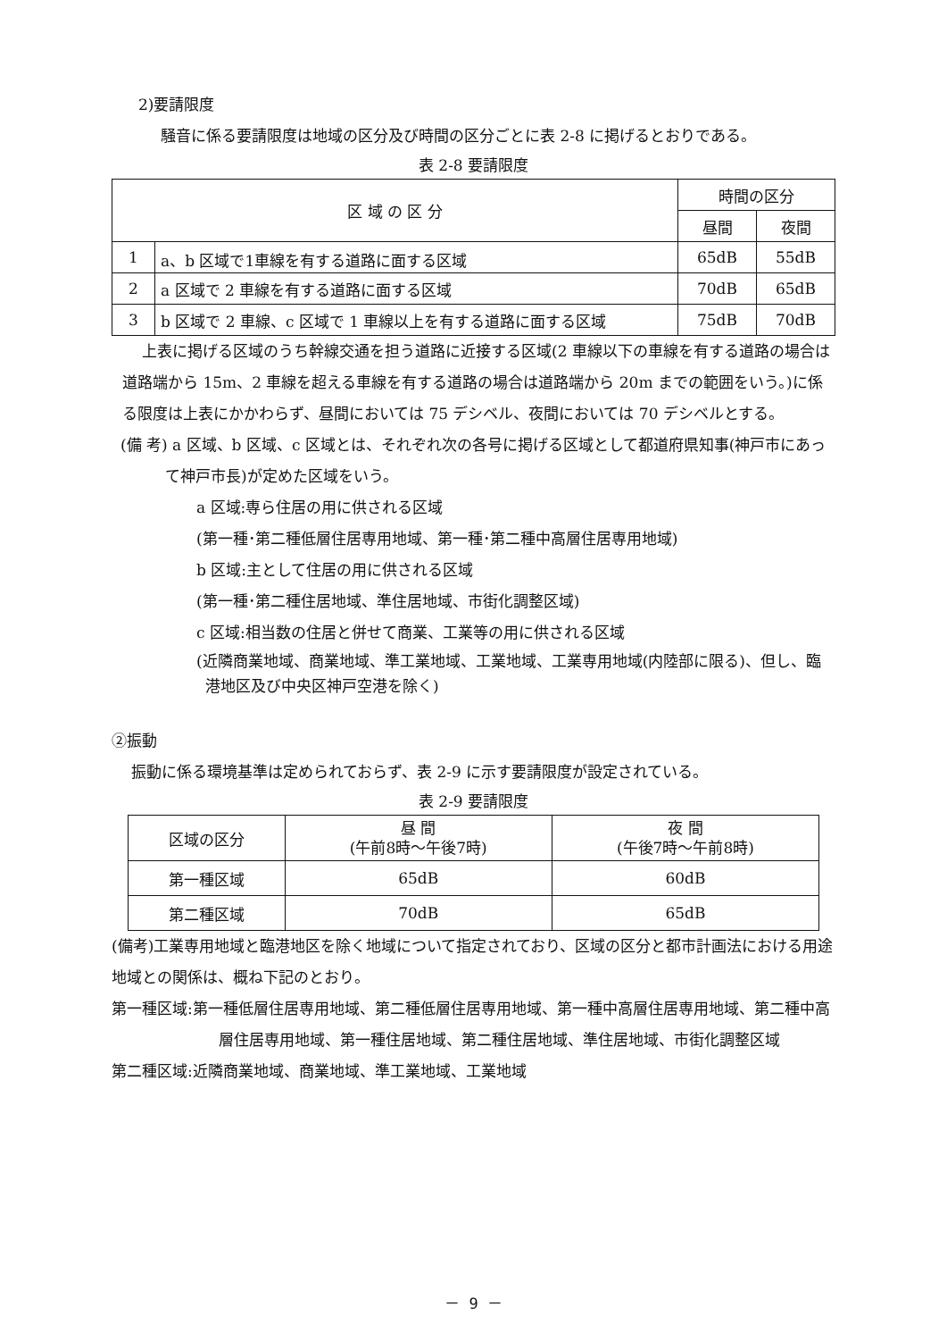2)要請限度
騒音に係る要請限度は地域の区分及び時間の区分ごとに表 2-8 に掲げるとおりである。
表 2-8 要請限度
| 区 域 の 区 分 | | 時間の区分 | |
| --- | --- | --- | --- |
| | | 昼間 | 夜間 |
| 1 | a、b 区域で1車線を有する道路に面する区域 | 65dB | 55dB |
| 2 | a 区域で 2 車線を有する道路に面する区域 | 70dB | 65dB |
| 3 | b 区域で 2 車線、c 区域で 1 車線以上を有する道路に面する区域 | 75dB | 70dB |
上表に掲げる区域のうち幹線交通を担う道路に近接する区域(2 車線以下の車線を有する道路の場合は道路端から 15m、2 車線を超える車線を有する道路の場合は道路端から 20m までの範囲をいう。)に係る限度は上表にかかわらず、昼間においては 75 デシベル、夜間においては 70 デシベルとする。
(備 考) a 区域、b 区域、c 区域とは、それぞれ次の各号に掲げる区域として都道府県知事(神戸市にあって神戸市長)が定めた区域をいう。
a 区域:専ら住居の用に供される区域
(第一種･第二種低層住居専用地域、第一種･第二種中高層住居専用地域)
b 区域:主として住居の用に供される区域
(第一種･第二種住居地域、準住居地域、市街化調整区域)
c 区域:相当数の住居と併せて商業、工業等の用に供される区域
(近隣商業地域、商業地域、準工業地域、工業地域、工業専用地域(内陸部に限る)、但し、臨港地区及び中央区神戸空港を除く)
②振動
振動に係る環境基準は定められておらず、表 2-9 に示す要請限度が設定されている。
表 2-9 要請限度
| 区域の区分 | 昼 間 (午前8時～午後7時) | 夜 間 (午後7時～午前8時) |
| 第一種区域 | 65dB | 60dB |
| 第二種区域 | 70dB | 65dB |
(備考)工業専用地域と臨港地区を除く地域について指定されており、区域の区分と都市計画法における用途地域との関係は、概ね下記のとおり。
第一種区域:第一種低層住居専用地域、第二種低層住居専用地域、第一種中高層住居専用地域、第二種中高層住居専用地域、第一種住居地域、第二種住居地域、準住居地域、市街化調整区域
第二種区域:近隣商業地域、商業地域、準工業地域、工業地域
－ 9 －